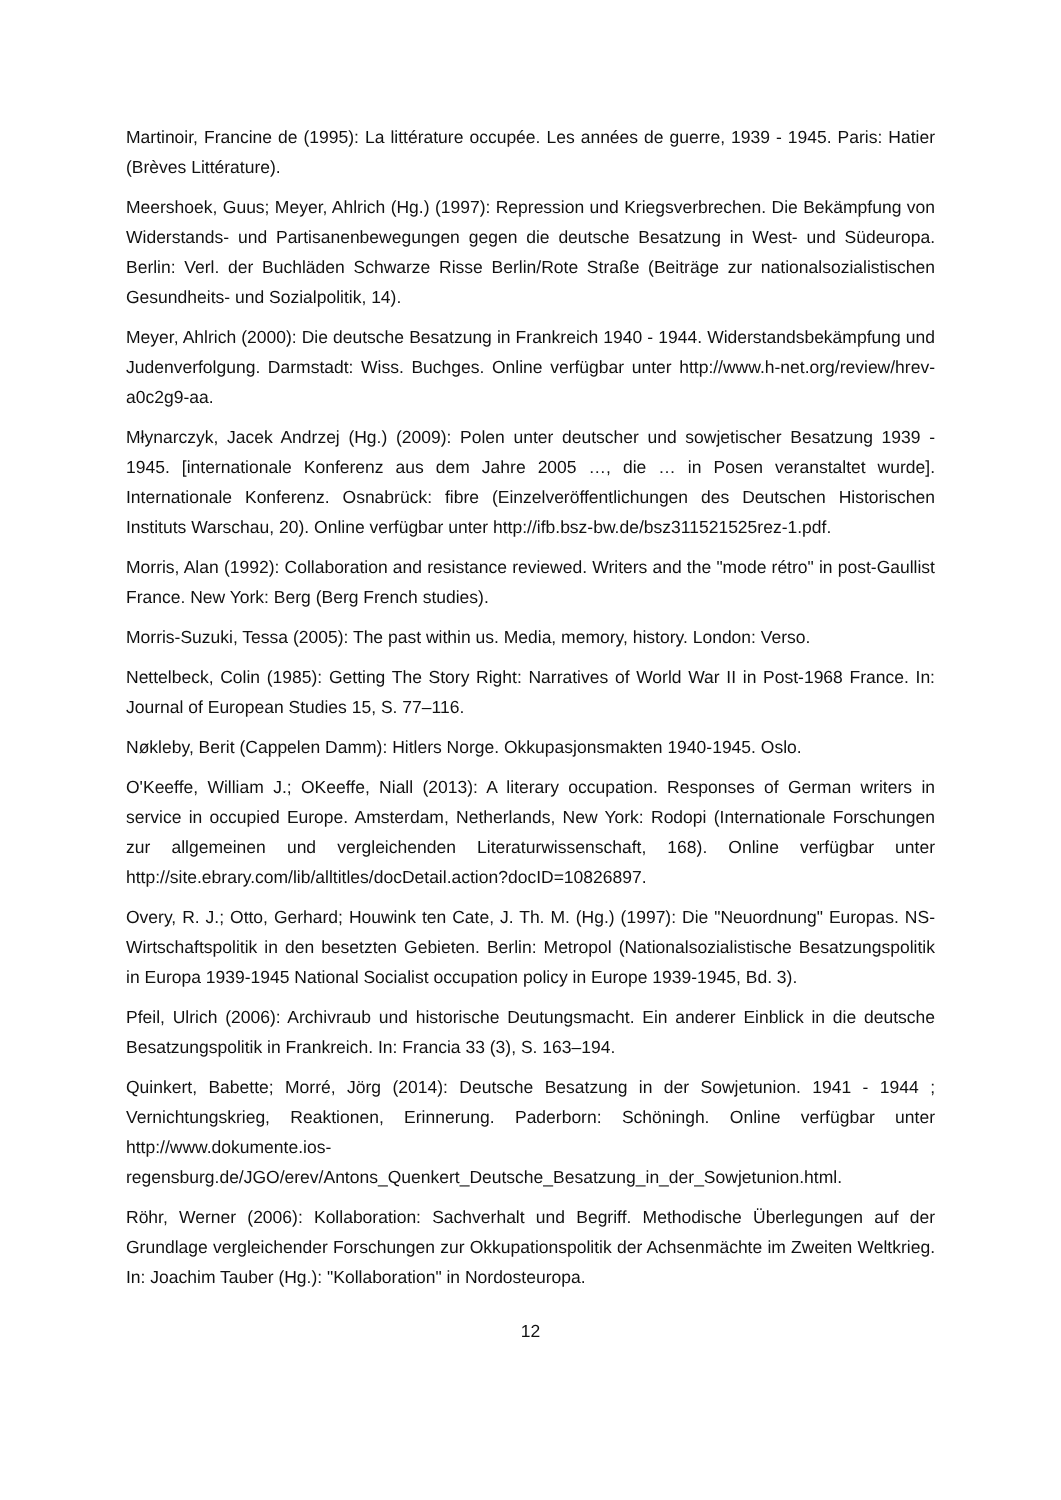Martinoir, Francine de (1995): La littérature occupée. Les années de guerre, 1939 - 1945. Paris: Hatier (Brèves Littérature).
Meershoek, Guus; Meyer, Ahlrich (Hg.) (1997): Repression und Kriegsverbrechen. Die Bekämpfung von Widerstands- und Partisanenbewegungen gegen die deutsche Besatzung in West- und Südeuropa. Berlin: Verl. der Buchläden Schwarze Risse Berlin/Rote Straße (Beiträge zur nationalsozialistischen Gesundheits- und Sozialpolitik, 14).
Meyer, Ahlrich (2000): Die deutsche Besatzung in Frankreich 1940 - 1944. Widerstandsbekämpfung und Judenverfolgung. Darmstadt: Wiss. Buchges. Online verfügbar unter http://www.h-net.org/review/hrev-a0c2g9-aa.
Młynarczyk, Jacek Andrzej (Hg.) (2009): Polen unter deutscher und sowjetischer Besatzung 1939 - 1945. [internationale Konferenz aus dem Jahre 2005 …, die … in Posen veranstaltet wurde]. Internationale Konferenz. Osnabrück: fibre (Einzelveröffentlichungen des Deutschen Historischen Instituts Warschau, 20). Online verfügbar unter http://ifb.bsz-bw.de/bsz311521525rez-1.pdf.
Morris, Alan (1992): Collaboration and resistance reviewed. Writers and the "mode rétro" in post-Gaullist France. New York: Berg (Berg French studies).
Morris-Suzuki, Tessa (2005): The past within us. Media, memory, history. London: Verso.
Nettelbeck, Colin (1985): Getting The Story Right: Narratives of World War II in Post-1968 France. In: Journal of European Studies 15, S. 77–116.
Nøkleby, Berit (Cappelen Damm): Hitlers Norge. Okkupasjonsmakten 1940-1945. Oslo.
O'Keeffe, William J.; OKeeffe, Niall (2013): A literary occupation. Responses of German writers in service in occupied Europe. Amsterdam, Netherlands, New York: Rodopi (Internationale Forschungen zur allgemeinen und vergleichenden Literaturwissenschaft, 168). Online verfügbar unter http://site.ebrary.com/lib/alltitles/docDetail.action?docID=10826897.
Overy, R. J.; Otto, Gerhard; Houwink ten Cate, J. Th. M. (Hg.) (1997): Die "Neuordnung" Europas. NS-Wirtschaftspolitik in den besetzten Gebieten. Berlin: Metropol (Nationalsozialistische Besatzungspolitik in Europa 1939-1945 National Socialist occupation policy in Europe 1939-1945, Bd. 3).
Pfeil, Ulrich (2006): Archivraub und historische Deutungsmacht. Ein anderer Einblick in die deutsche Besatzungspolitik in Frankreich. In: Francia 33 (3), S. 163–194.
Quinkert, Babette; Morré, Jörg (2014): Deutsche Besatzung in der Sowjetunion. 1941 - 1944 ; Vernichtungskrieg, Reaktionen, Erinnerung. Paderborn: Schöningh. Online verfügbar unter http://www.dokumente.ios-regensburg.de/JGO/erev/Antons_Quenkert_Deutsche_Besatzung_in_der_Sowjetunion.html.
Röhr, Werner (2006): Kollaboration: Sachverhalt und Begriff. Methodische Überlegungen auf der Grundlage vergleichender Forschungen zur Okkupationspolitik der Achsenmächte im Zweiten Weltkrieg. In: Joachim Tauber (Hg.): "Kollaboration" in Nordosteuropa.
12